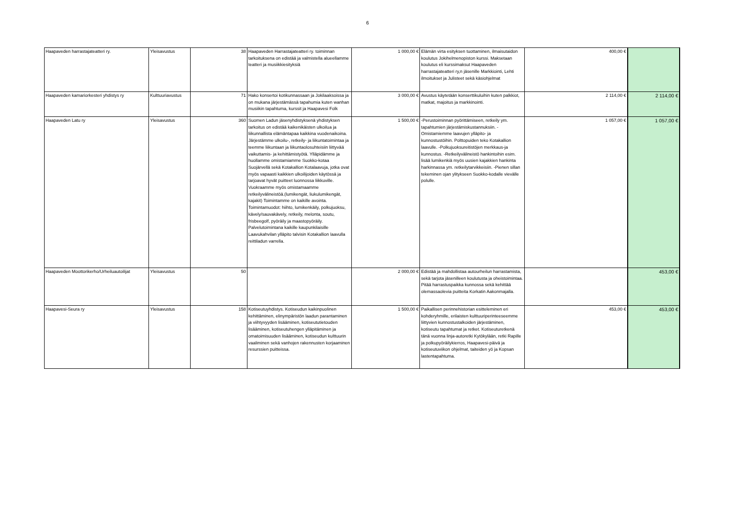6
| Haapaveden harrastajateatteri ry. | Yleisavustus | 38 | Haapaveden Harrastajateatteri ry. toiminnan tarkoituksena on edistää ja valmistella alueellamme teatteri ja musiikkiesityksiä | 1 000,00 € | Elämän virta esityksen tuottaminen, ilmaisutaidon koulutus Jokihelmenopiston kurssi. Maksetaan koulutus eli kurssimaksut Haapaveden harrastajateatteri ry,n jäsenille Markkiointi, Lehti ilmoitukset ja Julisteet sekä käsiohjelmat | 400,00 € | |
| Haapaveden kamariorkesteri yhdistys ry | Kulttuuriavustus | 71 | Hako konsertoi kotikunnassaan ja Jokilaaksoissa ja on mukana järjestämässä tapahumia kuten wanhan musiikin tapahtuma, kurssit ja Haapavesi Folk | 3 000,00 € | Avustus käytetään konserttikuluihin kuten palkkiot, matkat, majoitus ja markkinointi. | 2 114,00 € | 2 114,00 € |
| Haapaveden Latu ry | Yleisavustus | 360 | Suomen Ladun jäsenyhdistyksenä yhdistyksen tarkoitus on edistää kaikenikäisten ulkoilua ja liikunnallista elämäntapaa kaikkina vuodenaikoina. Järjestämme ulkoilu-, retkeily- ja liikuntatoimintaa ja teemme liikuntaan ja liikuntaolosuhteisiin liittyvää vaikuttamis- ja kehittämistyötä. Ylläpidämme ja huollamme omistamiamme Suokko-kotaa Suojärvellä sekä Kotakallion Kotalaavuja, jotka ovat myös vapaasti kaikkien ulkoilijoiden käytössä ja tarjoavat hyvät puitteet luonnossa liikkuville. Vuokraamme myös omistamaamme retkeilyvälineistöä.(lumikengät, liukulumikengät, kajakit) Toimintamme on kaikille avointa. Toimintamuodot: hiihto, lumikenkäily, polkujuoksu, kävely/sauvakävely, retkeily, melonta, soutu, frisbeegolf, pyöräily ja maastopyöräily. Palvelutoimintana kaikille kaupunkilaisille Laavukahvilan ylläpito talvisin Kotakallion laavulla reittiladun varrella. | 1 500,00 € | -Perustoiminnan pyörittämiseen, retkeily ym. tapahtumien järjestämiskustannuksiin. -Omistamiemme laavujen ylläpito- ja kunnostustöihin. Polttopuiden teko Kotakallion laavulle. -Polkujuoksureitistöjen merkkaus-ja kunnostus. -Retkeilyvälineistö hankintoihin esim. lisää lumikenkiä myös uusien kajakkien hankinta harkinnassa ym. retkeilytarvikkeisiin. -Pienen sillan tekeminen ojan ylitykseen Suokko-kodalle vievälle polulle. | 1 057,00 € | 1 057,00 € |
| Haapaveden Moottorikerho/Urheiluautoilijat | Yleisavustus | 50 | | 2 000,00 € | Edistää ja mahdollistaa autourheilun harrastamista, sekä tarjota jäsenilleen koulutusta ja oheistoimintaa. Pitää harrastuspaikka kunnossa sekä kehittää olemassaolevia puitteita Korkatin Aakonmajalla. | | 453,00 € |
| Haapavesi-Seura ry | Yleisavustus | 158 | Kotiseutuyhdistys. Kotiseudun kaikinpuolinen kehittäminen, elinympäristön laadun parantaminen ja viihtyvyyden lisääminen, kotiseututietouden lisääminen, kotiseutuhengen ylläpitäminen ja omatoimisuuden lisääminen, kotiseudun kulttuurin vaaliminen sekä vanhojen rakennusten korjaaminen resurssien puitteissa. | 1 500,00 € | Paikallisen perinnehistorian esitteleminen eri kohderyhmille, erilaisten kulttuuriperinteeseemme liittyvien kunnostustalkoiden järjestäminen, kotiseutu tapahtumat ja retket. Kotiseuturetkenä tänä vuonna linja-autoretki Kytökylään, retki Rapille ja polkupyöräilykierros, Haapavesi-päivä ja kotiseutuviikon ohjelmat, taiteiden yö ja Kopsan lastentapahtuma. | 453,00 € | 453,00 € |